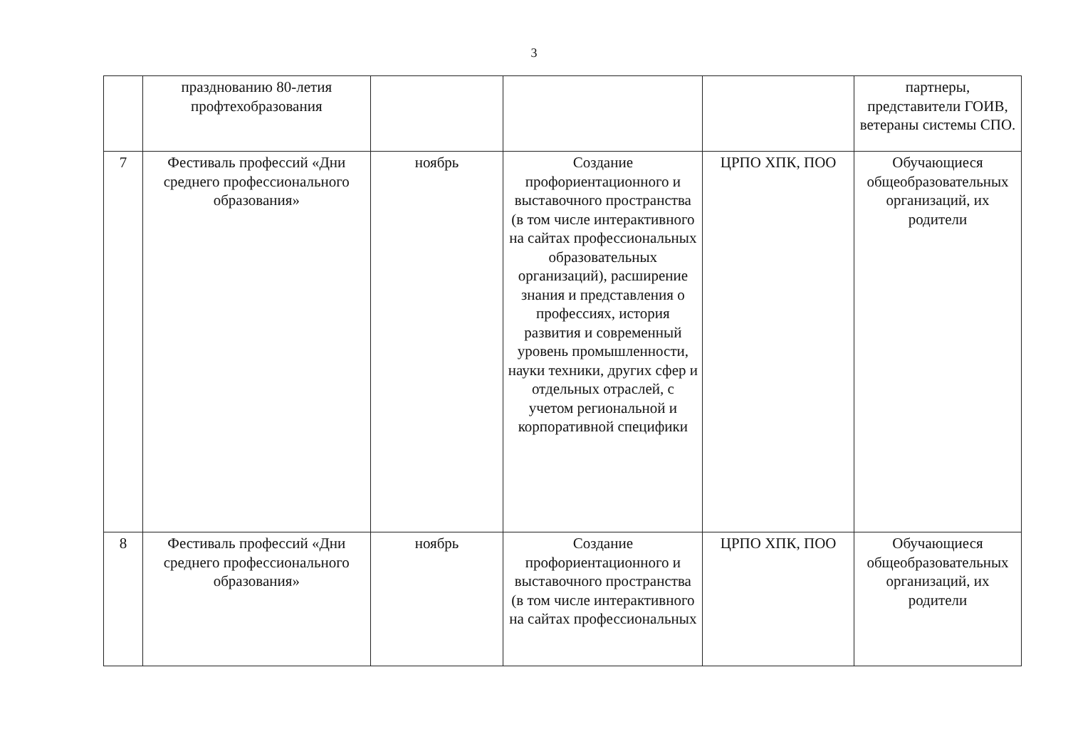3
| | празднованию 80-летия профтехобразования | | | | партнеры, представители ГОИВ, ветераны системы СПО. |
| 7 | Фестиваль профессий «Дни среднего профессионального образования» | ноябрь | Создание профориентационного и выставочного пространства (в том числе интерактивного на сайтах профессиональных образовательных организаций), расширение знания и представления о профессиях, история развития и современный уровень промышленности, науки техники, других сфер и отдельных отраслей, с учетом региональной и корпоративной специфики | ЦРПО ХПК, ПОО | Обучающиеся общеобразовательных организаций, их родители |
| 8 | Фестиваль профессий «Дни среднего профессионального образования» | ноябрь | Создание профориентационного и выставочного пространства (в том числе интерактивного на сайтах профессиональных | ЦРПО ХПК, ПОО | Обучающиеся общеобразовательных организаций, их родители |